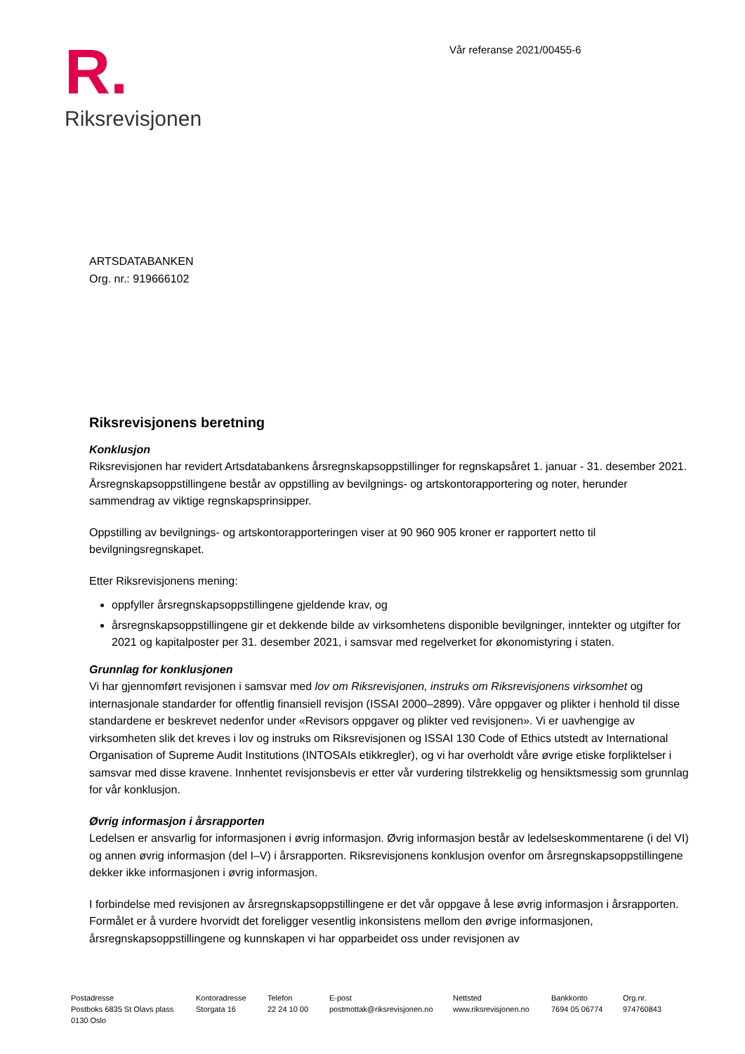R.
Riksrevisjonen
Vår referanse 2021/00455-6
ARTSDATABANKEN
Org. nr.: 919666102
Riksrevisjonens beretning
Konklusjon
Riksrevisjonen har revidert Artsdatabankens årsregnskapsoppstillinger for regnskapsåret 1. januar - 31. desember 2021. Årsregnskapsoppstillingene består av oppstilling av bevilgnings- og artskontorapportering og noter, herunder sammendrag av viktige regnskapsprinsipper.
Oppstilling av bevilgnings- og artskontorapporteringen viser at 90 960 905 kroner er rapportert netto til bevilgningsregnskapet.
Etter Riksrevisjonens mening:
oppfyller årsregnskapsoppstillingene gjeldende krav, og
årsregnskapsoppstillingene gir et dekkende bilde av virksomhetens disponible bevilgninger, inntekter og utgifter for 2021 og kapitalposter per 31. desember 2021, i samsvar med regelverket for økonomistyring i staten.
Grunnlag for konklusjonen
Vi har gjennomført revisjonen i samsvar med lov om Riksrevisjonen, instruks om Riksrevisjonens virksomhet og internasjonale standarder for offentlig finansiell revisjon (ISSAI 2000–2899). Våre oppgaver og plikter i henhold til disse standardene er beskrevet nedenfor under «Revisors oppgaver og plikter ved revisjonen». Vi er uavhengige av virksomheten slik det kreves i lov og instruks om Riksrevisjonen og ISSAI 130 Code of Ethics utstedt av International Organisation of Supreme Audit Institutions (INTOSAIs etikkregler), og vi har overholdt våre øvrige etiske forpliktelser i samsvar med disse kravene. Innhentet revisjonsbevis er etter vår vurdering tilstrekkelig og hensiktsmessig som grunnlag for vår konklusjon.
Øvrig informasjon i årsrapporten
Ledelsen er ansvarlig for informasjonen i øvrig informasjon. Øvrig informasjon består av ledelseskommentarene (i del VI) og annen øvrig informasjon (del I–V) i årsrapporten. Riksrevisjonens konklusjon ovenfor om årsregnskapsoppstillingene dekker ikke informasjonen i øvrig informasjon.
I forbindelse med revisjonen av årsregnskapsoppstillingene er det vår oppgave å lese øvrig informasjon i årsrapporten. Formålet er å vurdere hvorvidt det foreligger vesentlig inkonsistens mellom den øvrige informasjonen, årsregnskapsoppstillingene og kunnskapen vi har opparbeidet oss under revisjonen av
Postadresse
Postboks 6835 St Olavs plass
0130 Oslo
Kontoradresse
Storgata 16
Telefon
22 24 10 00
E-post
postmottak@riksrevisjonen.no
Nettsted
www.riksrevisjonen.no
Bankkonto
7694 05 06774
Org.nr.
974760843